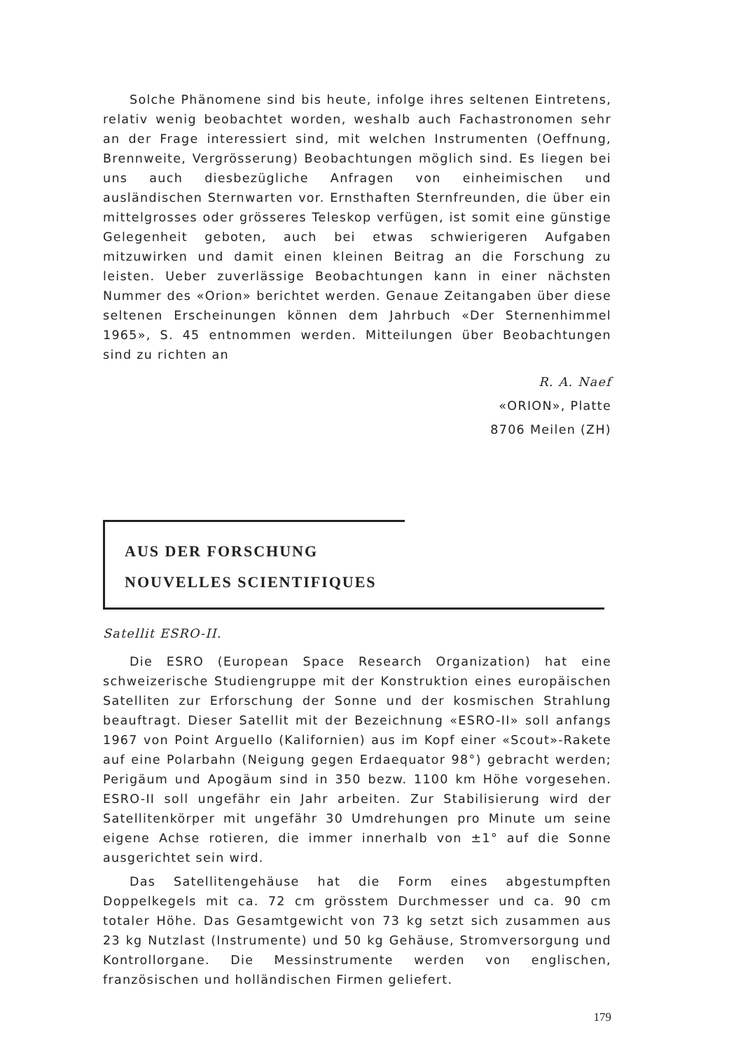Solche Phänomene sind bis heute, infolge ihres seltenen Eintretens, relativ wenig beobachtet worden, weshalb auch Fachastronomen sehr an der Frage interessiert sind, mit welchen Instrumenten (Oeffnung, Brennweite, Vergrösserung) Beobachtungen möglich sind. Es liegen bei uns auch diesbezügliche Anfragen von einheimischen und ausländischen Sternwarten vor. Ernsthaften Sternfreunden, die über ein mittelgrosses oder grösseres Teleskop verfügen, ist somit eine günstige Gelegenheit geboten, auch bei etwas schwierigeren Aufgaben mitzuwirken und damit einen kleinen Beitrag an die Forschung zu leisten. Ueber zuverlässige Beobachtungen kann in einer nächsten Nummer des «Orion» berichtet werden. Genaue Zeitangaben über diese seltenen Erscheinungen können dem Jahrbuch «Der Sternenhimmel 1965», S. 45 entnommen werden. Mitteilungen über Beobachtungen sind zu richten an
R. A. Naef
«ORION», Platte
8706 Meilen (ZH)
AUS DER FORSCHUNG
NOUVELLES SCIENTIFIQUES
Satellit ESRO-II.
Die ESRO (European Space Research Organization) hat eine schweizerische Studiengruppe mit der Konstruktion eines europäischen Satelliten zur Erforschung der Sonne und der kosmischen Strahlung beauftragt. Dieser Satellit mit der Bezeichnung «ESRO-II» soll anfangs 1967 von Point Arguello (Kalifornien) aus im Kopf einer «Scout»-Rakete auf eine Polarbahn (Neigung gegen Erdaequator 98°) gebracht werden; Perigäum und Apogäum sind in 350 bezw. 1100 km Höhe vorgesehen. ESRO-II soll ungefähr ein Jahr arbeiten. Zur Stabilisierung wird der Satellitenkörper mit ungefähr 30 Umdrehungen pro Minute um seine eigene Achse rotieren, die immer innerhalb von ±1° auf die Sonne ausgerichtet sein wird.
Das Satellitengehäuse hat die Form eines abgestumpften Doppelkegels mit ca. 72 cm grösstem Durchmesser und ca. 90 cm totaler Höhe. Das Gesamtgewicht von 73 kg setzt sich zusammen aus 23 kg Nutzlast (Instrumente) und 50 kg Gehäuse, Stromversorgung und Kontrollorgane. Die Messinstrumente werden von englischen, französischen und holländischen Firmen geliefert.
179